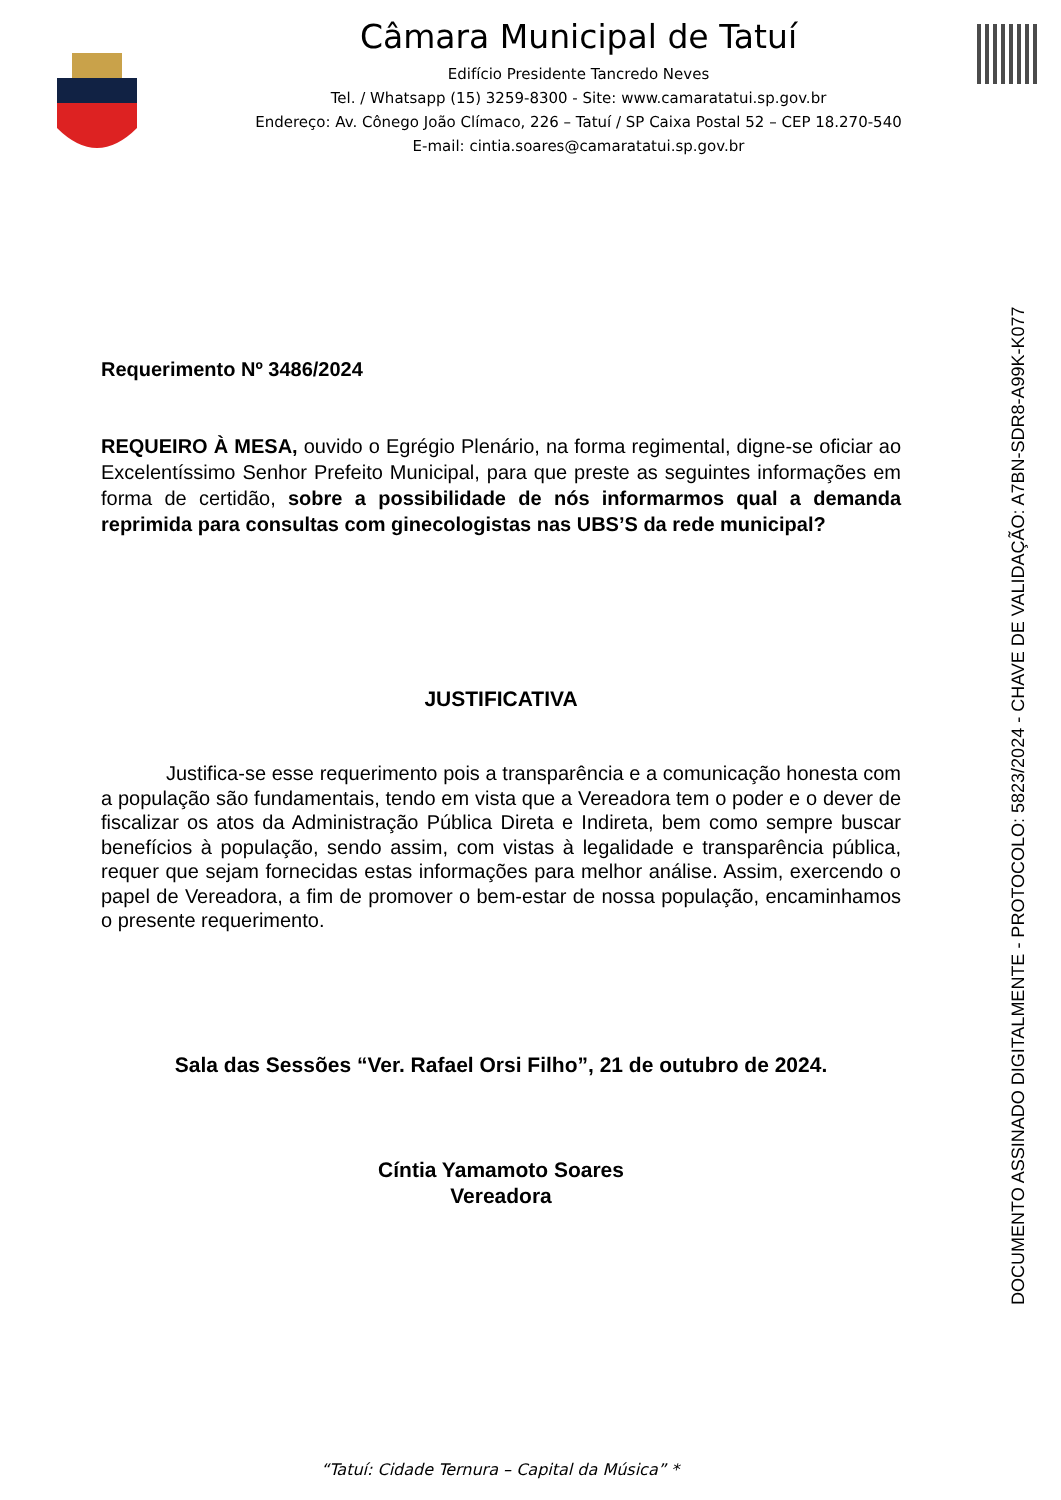Câmara Municipal de Tatuí
Edifício Presidente Tancredo Neves
Tel. / Whatsapp (15) 3259-8300 - Site: www.camaratatui.sp.gov.br
Endereço: Av. Cônego João Clímaco, 226 – Tatuí / SP Caixa Postal 52 – CEP 18.270-540
E-mail: cintia.soares@camaratatui.sp.gov.br
Requerimento Nº 3486/2024
REQUEIRO À MESA, ouvido o Egrégio Plenário, na forma regimental, digne-se oficiar ao Excelentíssimo Senhor Prefeito Municipal, para que preste as seguintes informações em forma de certidão, sobre a possibilidade de nós informarmos qual a demanda reprimida para consultas com ginecologistas nas UBS’S da rede municipal?
JUSTIFICATIVA
Justifica-se esse requerimento pois a transparência e a comunicação honesta com a população são fundamentais, tendo em vista que a Vereadora tem o poder e o dever de fiscalizar os atos da Administração Pública Direta e Indireta, bem como sempre buscar benefícios à população, sendo assim, com vistas à legalidade e transparência pública, requer que sejam fornecidas estas informações para melhor análise. Assim, exercendo o papel de Vereadora, a fim de promover o bem-estar de nossa população, encaminhamos o presente requerimento.
Sala das Sessões “Ver. Rafael Orsi Filho”, 21 de outubro de 2024.
Cíntia Yamamoto Soares
Vereadora
DOCUMENTO ASSINADO DIGITALMENTE - PROTOCOLO: 5823/2024 - CHAVE DE VALIDAÇÃO: A7BN-SDR8-A99K-K077
“Tatuí: Cidade Ternura – Capital da Música” *